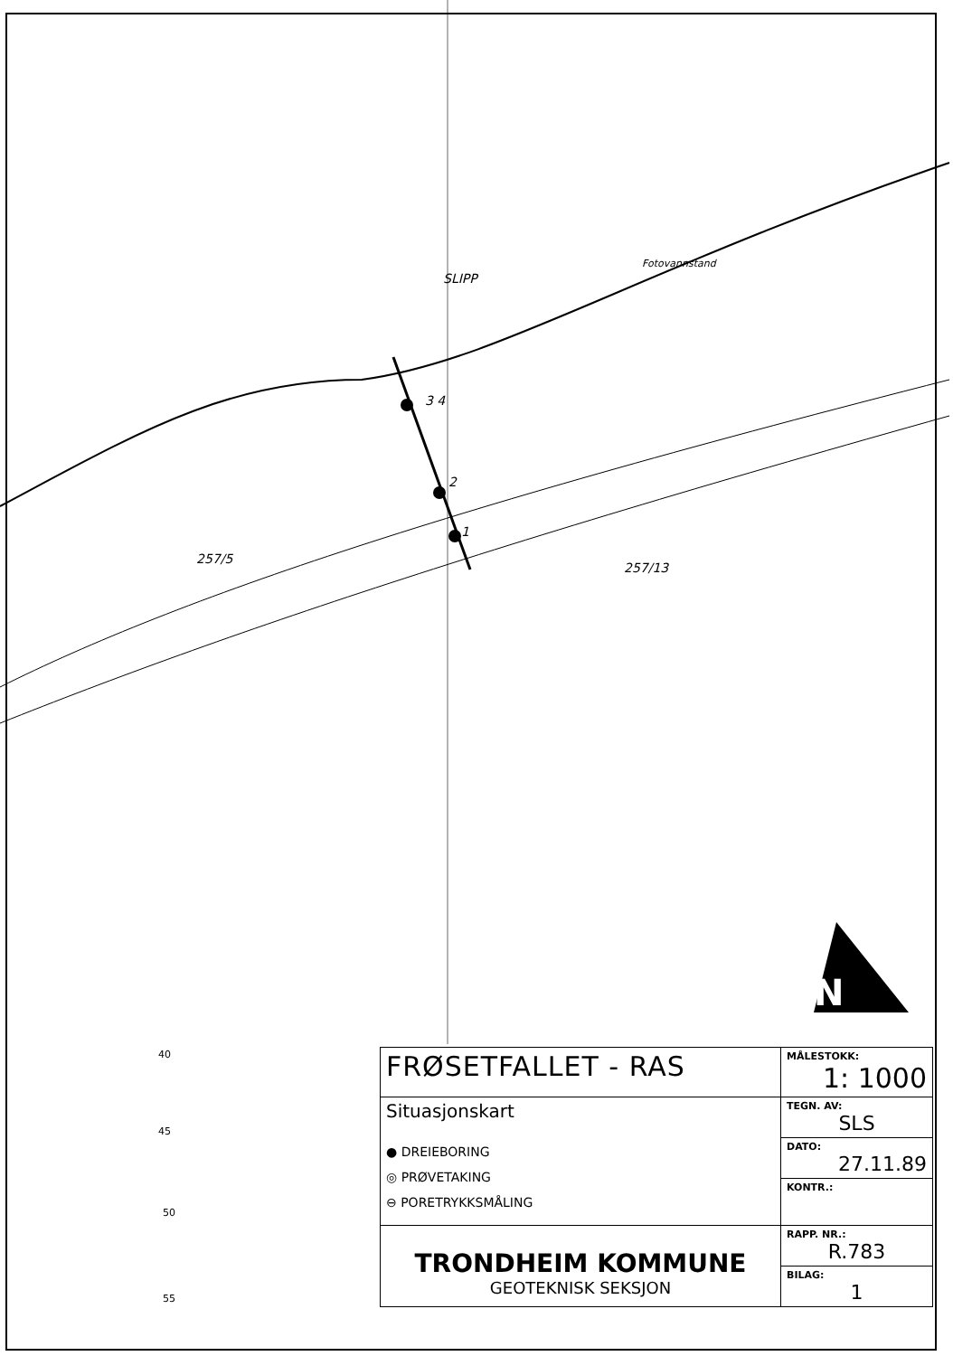SLIPP
Fotovannstand
3 4
2
1
257/5
257/13
N
40
45
50
55
| FRØSETFALLET - RAS | MÅLESTOKK: 1: 1000 |
| Situasjonskart ● DREIEBORING ◎ PRØVETAKING ⊖ PORETRYKKSMÅLING | TEGN. AV: SLS |
| | DATO: 27.11.89 |
| | KONTR.: |
| TRONDHEIM KOMMUNE GEOTEKNISK SEKSJON | RAPP. NR.: R.783 |
| | BILAG: 1 |